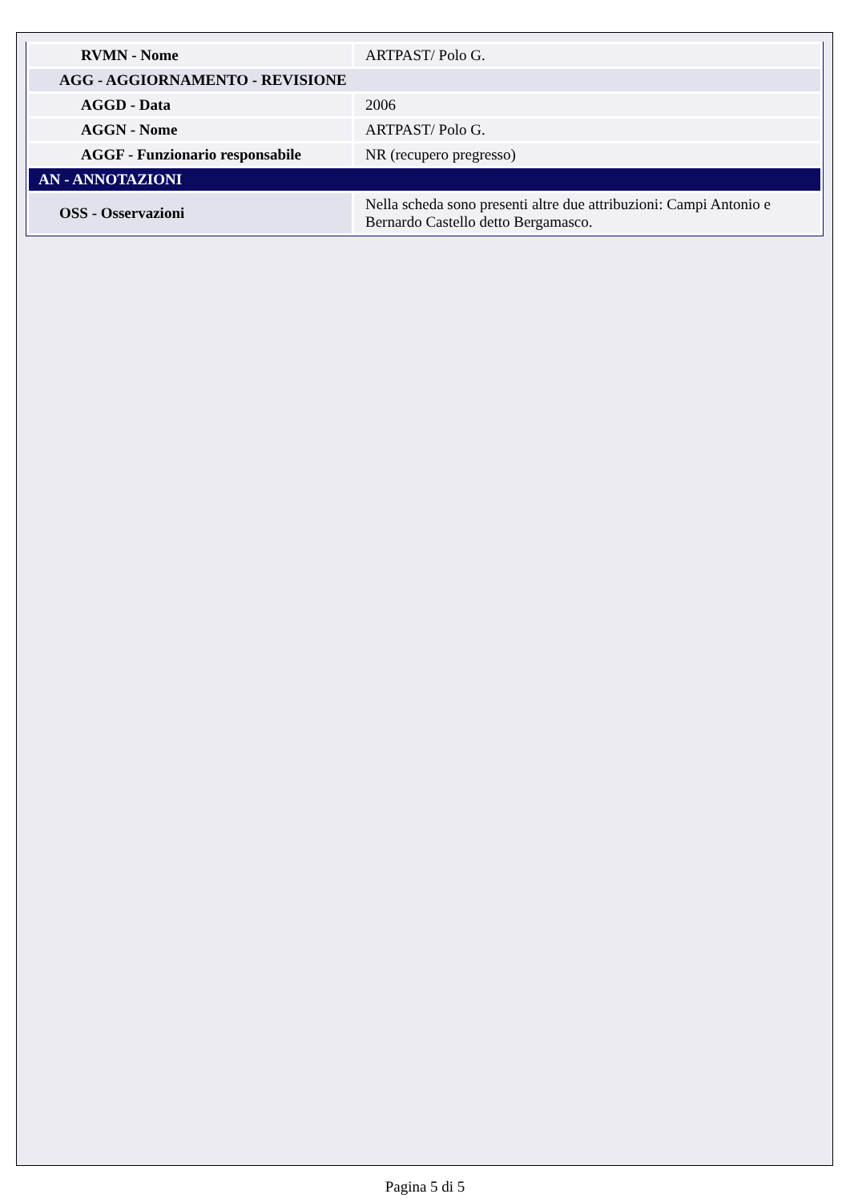| RVMN - Nome | ARTPAST/ Polo G. |
| AGG - AGGIORNAMENTO - REVISIONE | |
| AGGD - Data | 2006 |
| AGGN - Nome | ARTPAST/ Polo G. |
| AGGF - Funzionario responsabile | NR (recupero pregresso) |
| AN - ANNOTAZIONI | |
| OSS - Osservazioni | Nella scheda sono presenti altre due attribuzioni: Campi Antonio e Bernardo Castello detto Bergamasco. |
Pagina 5 di 5